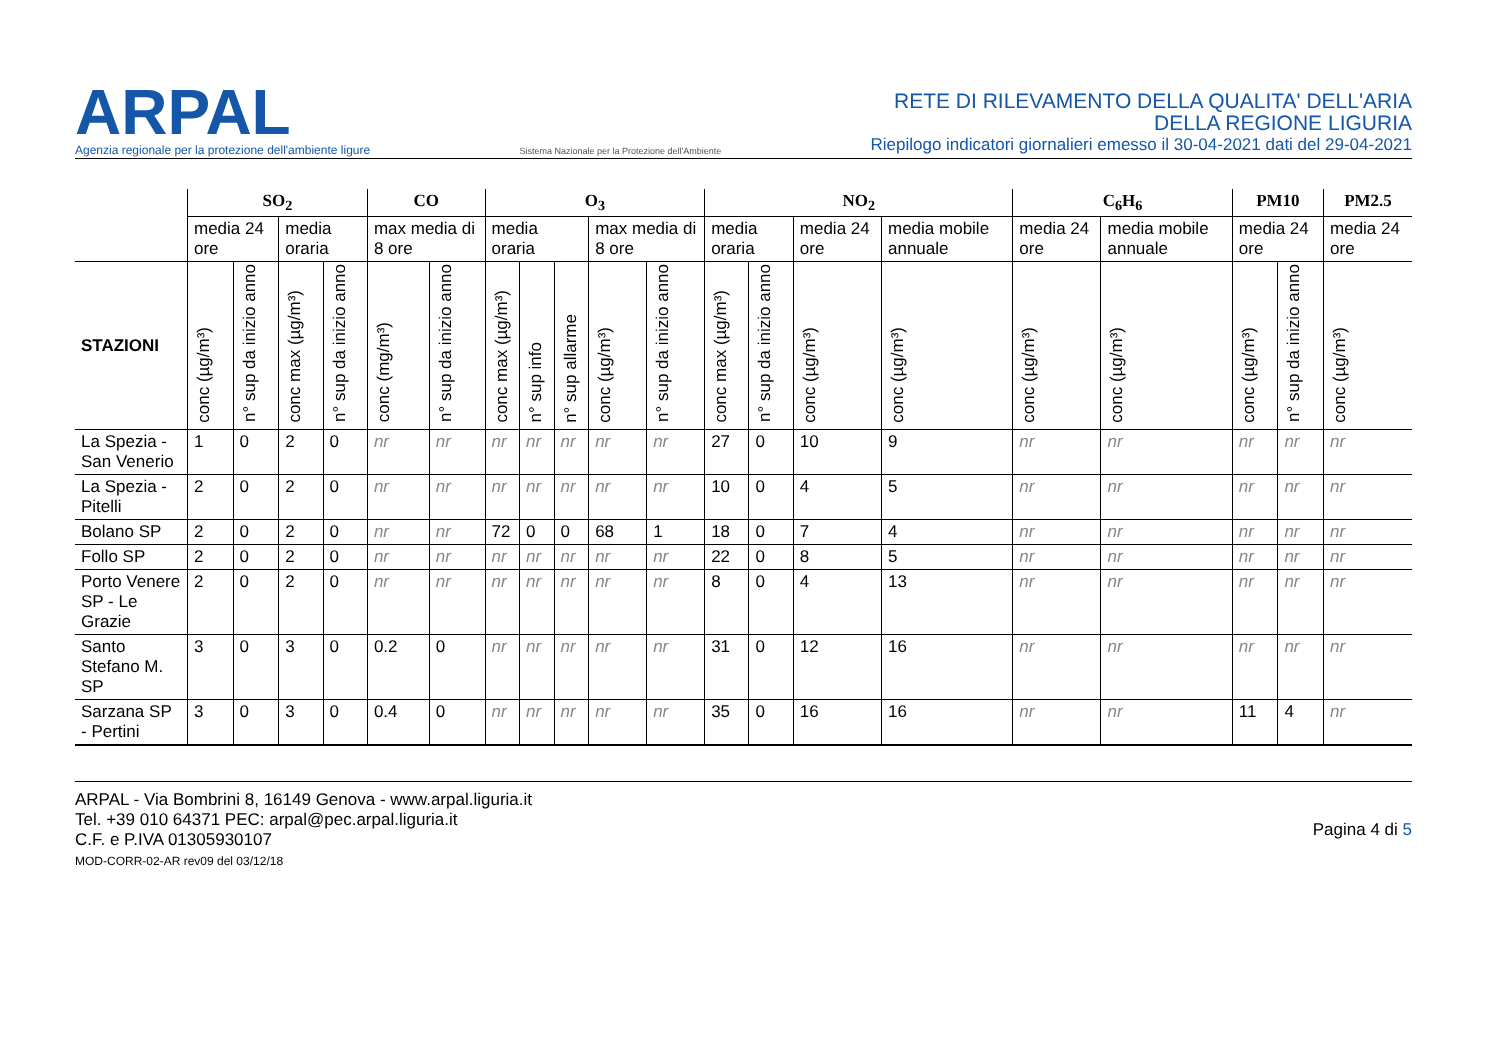ARPAL
Agenzia regionale per la protezione dell'ambiente ligure
Sistema Nazionale per la Protezione dell'Ambiente
RETE DI RILEVAMENTO DELLA QUALITA' DELL'ARIA
DELLA REGIONE LIGURIA
Riepilogo indicatori giornalieri emesso il 30-04-2021 dati del 29-04-2021
| | SO<sub>2</sub> | | | | CO | | O<sub>3</sub> | | | | | NO<sub>2</sub> | | | | C<sub>6</sub>H<sub>6</sub> | | PM10 | | PM2.5 |
| --- | --- | --- | --- | --- | --- | --- | --- | --- | --- | --- | --- | --- | --- | --- | --- | --- | --- | --- | --- | --- |
| | media 24 ore | | media oraria | | max media di 8 ore | | media oraria | | | max media di 8 ore | | media oraria | | media 24 ore | media mobile annuale | media 24 ore | media mobile annuale | media 24 ore | | media 24 ore |
| STAZIONI | conc (µg/m³) | n° sup da inizio anno | conc max (µg/m³) | n° sup da inizio anno | conc (mg/m³) | n° sup da inizio anno | conc max (µg/m³) | n° sup info | n° sup allarme | conc (µg/m³) | n° sup da inizio anno | conc max (µg/m³) | n° sup da inizio anno | conc (µg/m³) | conc (µg/m³) | conc (µg/m³) | conc (µg/m³) | conc (µg/m³) | n° sup da inizio anno | conc (µg/m³) |
| La Spezia - San Venerio | 1 | 0 | 2 | 0 | nr | nr | nr | nr | nr | nr | nr | 27 | 0 | 10 | 9 | nr | nr | nr | nr | nr |
| La Spezia - Pitelli | 2 | 0 | 2 | 0 | nr | nr | nr | nr | nr | nr | nr | 10 | 0 | 4 | 5 | nr | nr | nr | nr | nr |
| Bolano SP | 2 | 0 | 2 | 0 | nr | nr | 72 | 0 | 0 | 68 | 1 | 18 | 0 | 7 | 4 | nr | nr | nr | nr | nr |
| Follo SP | 2 | 0 | 2 | 0 | nr | nr | nr | nr | nr | nr | nr | 22 | 0 | 8 | 5 | nr | nr | nr | nr | nr |
| Porto Venere SP - Le Grazie | 2 | 0 | 2 | 0 | nr | nr | nr | nr | nr | nr | nr | 8 | 0 | 4 | 13 | nr | nr | nr | nr | nr |
| Santo Stefano M. SP | 3 | 0 | 3 | 0 | 0.2 | 0 | nr | nr | nr | nr | nr | 31 | 0 | 12 | 16 | nr | nr | nr | nr | nr |
| Sarzana SP - Pertini | 3 | 0 | 3 | 0 | 0.4 | 0 | nr | nr | nr | nr | nr | 35 | 0 | 16 | 16 | nr | nr | 11 | 4 | nr |
ARPAL - Via Bombrini 8, 16149 Genova - www.arpal.liguria.it
Tel. +39 010 64371 PEC: arpal@pec.arpal.liguria.it
C.F. e P.IVA 01305930107
MOD-CORR-02-AR rev09 del 03/12/18
Pagina 4 di 5